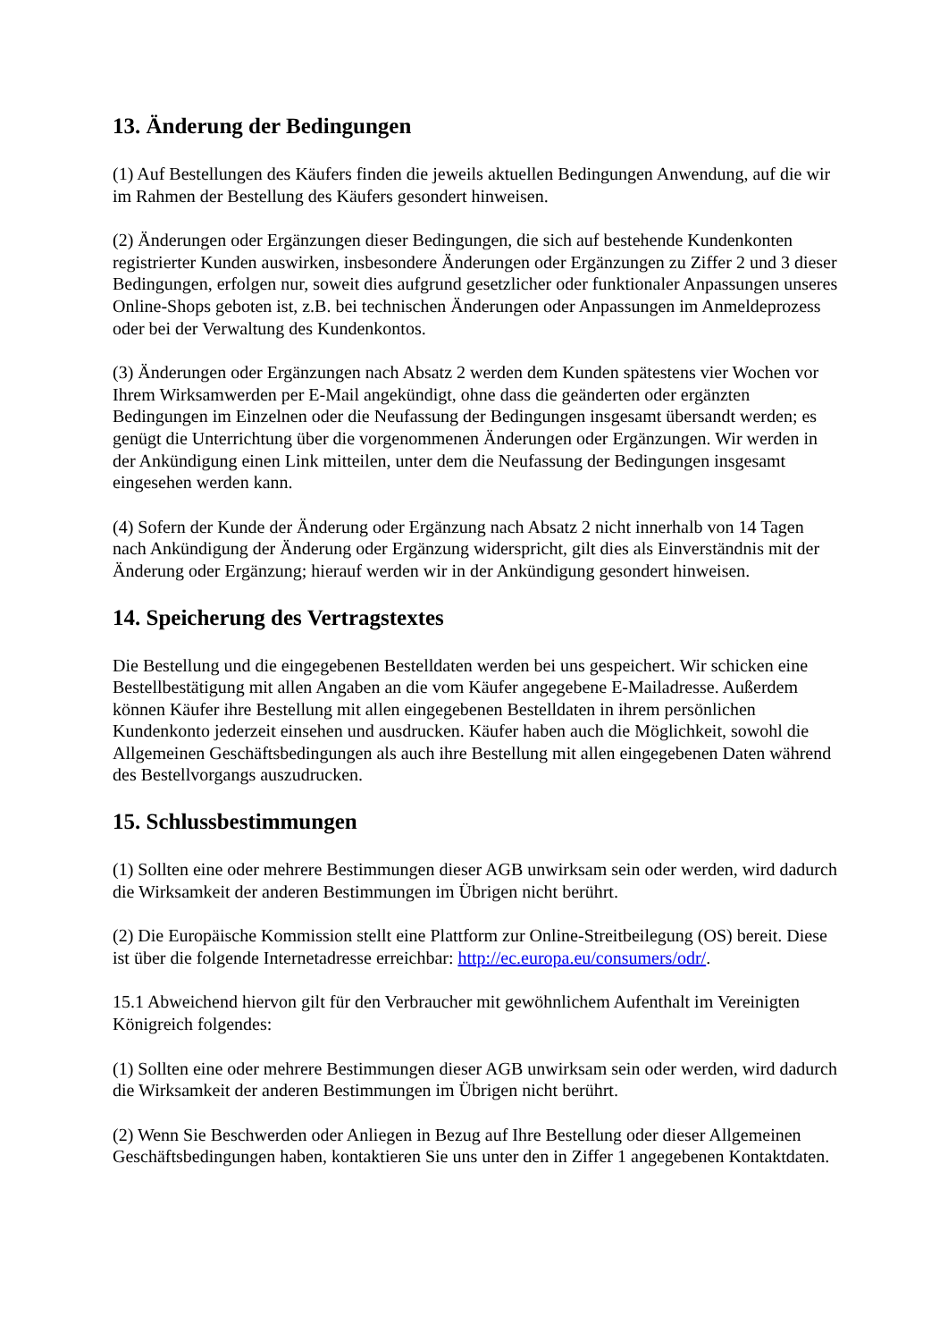13. Änderung der Bedingungen
(1) Auf Bestellungen des Käufers finden die jeweils aktuellen Bedingungen Anwendung, auf die wir im Rahmen der Bestellung des Käufers gesondert hinweisen.
(2) Änderungen oder Ergänzungen dieser Bedingungen, die sich auf bestehende Kundenkonten registrierter Kunden auswirken, insbesondere Änderungen oder Ergänzungen zu Ziffer 2 und 3 dieser Bedingungen, erfolgen nur, soweit dies aufgrund gesetzlicher oder funktionaler Anpassungen unseres Online-Shops geboten ist, z.B. bei technischen Änderungen oder Anpassungen im Anmeldeprozess oder bei der Verwaltung des Kundenkontos.
(3) Änderungen oder Ergänzungen nach Absatz 2 werden dem Kunden spätestens vier Wochen vor Ihrem Wirksamwerden per E-Mail angekündigt, ohne dass die geänderten oder ergänzten Bedingungen im Einzelnen oder die Neufassung der Bedingungen insgesamt übersandt werden; es genügt die Unterrichtung über die vorgenommenen Änderungen oder Ergänzungen. Wir werden in der Ankündigung einen Link mitteilen, unter dem die Neufassung der Bedingungen insgesamt eingesehen werden kann.
(4) Sofern der Kunde der Änderung oder Ergänzung nach Absatz 2 nicht innerhalb von 14 Tagen nach Ankündigung der Änderung oder Ergänzung widerspricht, gilt dies als Einverständnis mit der Änderung oder Ergänzung; hierauf werden wir in der Ankündigung gesondert hinweisen.
14. Speicherung des Vertragstextes
Die Bestellung und die eingegebenen Bestelldaten werden bei uns gespeichert. Wir schicken eine Bestellbestätigung mit allen Angaben an die vom Käufer angegebene E-Mailadresse. Außerdem können Käufer ihre Bestellung mit allen eingegebenen Bestelldaten in ihrem persönlichen Kundenkonto jederzeit einsehen und ausdrucken. Käufer haben auch die Möglichkeit, sowohl die Allgemeinen Geschäftsbedingungen als auch ihre Bestellung mit allen eingegebenen Daten während des Bestellvorgangs auszudrucken.
15. Schlussbestimmungen
(1) Sollten eine oder mehrere Bestimmungen dieser AGB unwirksam sein oder werden, wird dadurch die Wirksamkeit der anderen Bestimmungen im Übrigen nicht berührt.
(2) Die Europäische Kommission stellt eine Plattform zur Online-Streitbeilegung (OS) bereit. Diese ist über die folgende Internetadresse erreichbar: http://ec.europa.eu/consumers/odr/.
15.1 Abweichend hiervon gilt für den Verbraucher mit gewöhnlichem Aufenthalt im Vereinigten Königreich folgendes:
(1) Sollten eine oder mehrere Bestimmungen dieser AGB unwirksam sein oder werden, wird dadurch die Wirksamkeit der anderen Bestimmungen im Übrigen nicht berührt.
(2) Wenn Sie Beschwerden oder Anliegen in Bezug auf Ihre Bestellung oder dieser Allgemeinen Geschäftsbedingungen haben, kontaktieren Sie uns unter den in Ziffer 1 angegebenen Kontaktdaten.